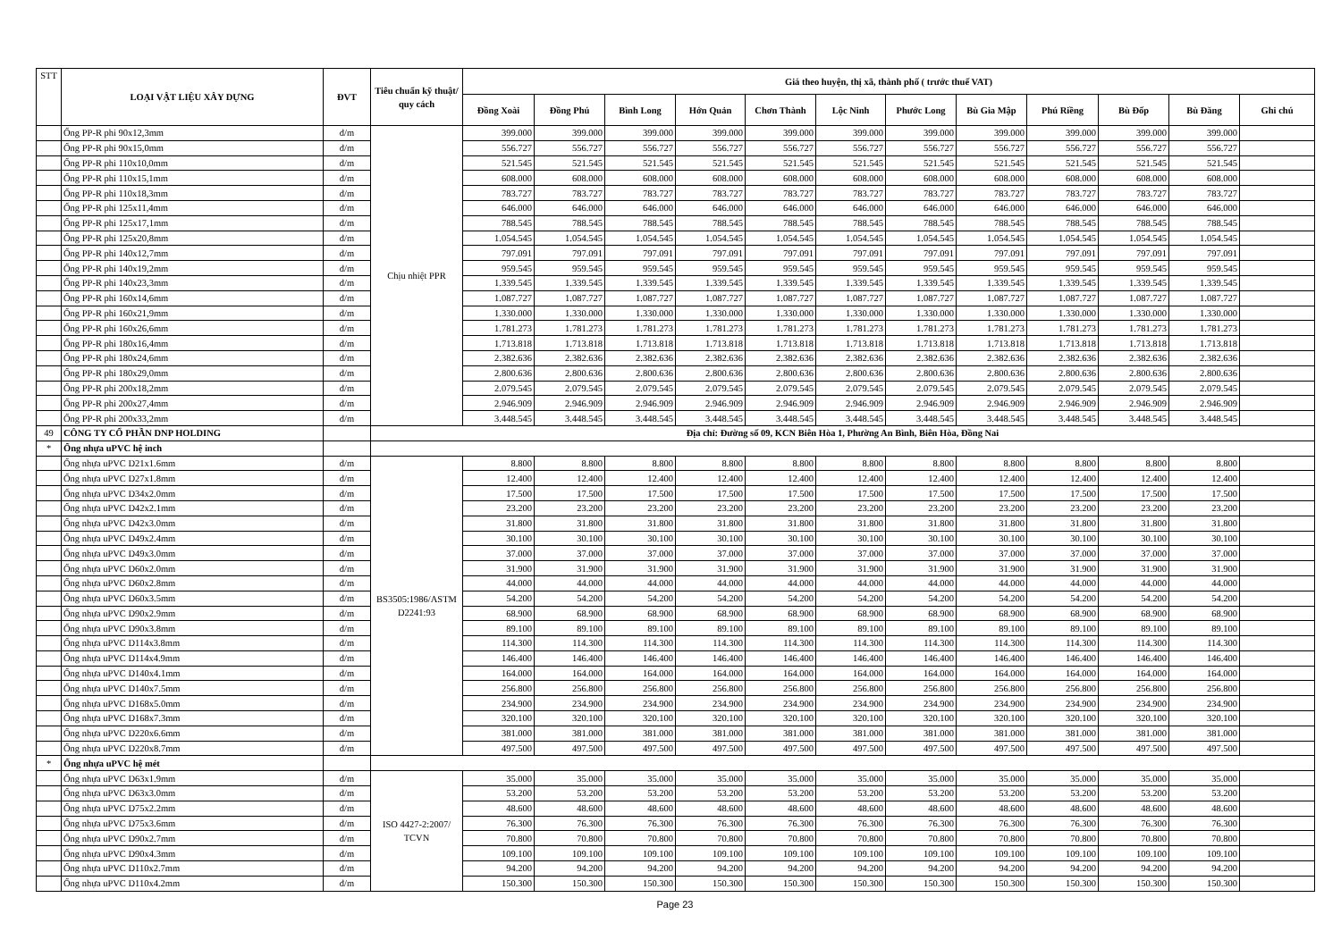| STT | LOẠI VẬT LIỆU XÂY DỰNG | ĐVT | Tiêu chuẩn kỹ thuật/ quy cách | Giá theo huyện, thị xã, thành phố ( trước thuế VAT) | | | | | | | | | | | |
| --- | --- | --- | --- | --- | --- | --- | --- | --- | --- | --- | --- | --- | --- | --- | --- |
| | | | | Đồng Xoài | Đồng Phú | Bình Long | Hớn Quản | Chơn Thành | Lộc Ninh | Phước Long | Bù Gia Mập | Phú Riềng | Bù Đốp | Bù Đăng | Ghi chú |
| | Ống PP-R phi 90x12,3mm | đ/m | Chịu nhiệt PPR | 399.000 | 399.000 | 399.000 | 399.000 | 399.000 | 399.000 | 399.000 | 399.000 | 399.000 | 399.000 | 399.000 | |
| | Ống PP-R phi 90x15,0mm | đ/m | | 556.727 | 556.727 | 556.727 | 556.727 | 556.727 | 556.727 | 556.727 | 556.727 | 556.727 | 556.727 | 556.727 | |
| | Ống PP-R phi 110x10,0mm | đ/m | | 521.545 | 521.545 | 521.545 | 521.545 | 521.545 | 521.545 | 521.545 | 521.545 | 521.545 | 521.545 | 521.545 | |
| | Ống PP-R phi 110x15,1mm | đ/m | | 608.000 | 608.000 | 608.000 | 608.000 | 608.000 | 608.000 | 608.000 | 608.000 | 608.000 | 608.000 | 608.000 | |
| | Ống PP-R phi 110x18,3mm | đ/m | | 783.727 | 783.727 | 783.727 | 783.727 | 783.727 | 783.727 | 783.727 | 783.727 | 783.727 | 783.727 | 783.727 | |
| | Ống PP-R phi 125x11,4mm | đ/m | | 646.000 | 646.000 | 646.000 | 646.000 | 646.000 | 646.000 | 646.000 | 646.000 | 646.000 | 646.000 | 646.000 | |
| | Ống PP-R phi 125x17,1mm | đ/m | | 788.545 | 788.545 | 788.545 | 788.545 | 788.545 | 788.545 | 788.545 | 788.545 | 788.545 | 788.545 | 788.545 | |
| | Ống PP-R phi 125x20,8mm | đ/m | | 1.054.545 | 1.054.545 | 1.054.545 | 1.054.545 | 1.054.545 | 1.054.545 | 1.054.545 | 1.054.545 | 1.054.545 | 1.054.545 | 1.054.545 | |
| | Ống PP-R phi 140x12,7mm | đ/m | | 797.091 | 797.091 | 797.091 | 797.091 | 797.091 | 797.091 | 797.091 | 797.091 | 797.091 | 797.091 | 797.091 | |
| | Ống PP-R phi 140x19,2mm | đ/m | | 959.545 | 959.545 | 959.545 | 959.545 | 959.545 | 959.545 | 959.545 | 959.545 | 959.545 | 959.545 | 959.545 | |
| | Ống PP-R phi 140x23,3mm | đ/m | | 1.339.545 | 1.339.545 | 1.339.545 | 1.339.545 | 1.339.545 | 1.339.545 | 1.339.545 | 1.339.545 | 1.339.545 | 1.339.545 | 1.339.545 | |
| | Ống PP-R phi 160x14,6mm | đ/m | | 1.087.727 | 1.087.727 | 1.087.727 | 1.087.727 | 1.087.727 | 1.087.727 | 1.087.727 | 1.087.727 | 1.087.727 | 1.087.727 | 1.087.727 | |
| | Ống PP-R phi 160x21,9mm | đ/m | | 1.330.000 | 1.330.000 | 1.330.000 | 1.330.000 | 1.330.000 | 1.330.000 | 1.330.000 | 1.330.000 | 1.330.000 | 1.330.000 | 1.330.000 | |
| | Ống PP-R phi 160x26,6mm | đ/m | | 1.781.273 | 1.781.273 | 1.781.273 | 1.781.273 | 1.781.273 | 1.781.273 | 1.781.273 | 1.781.273 | 1.781.273 | 1.781.273 | 1.781.273 | |
| | Ống PP-R phi 180x16,4mm | đ/m | | 1.713.818 | 1.713.818 | 1.713.818 | 1.713.818 | 1.713.818 | 1.713.818 | 1.713.818 | 1.713.818 | 1.713.818 | 1.713.818 | 1.713.818 | |
| | Ống PP-R phi 180x24,6mm | đ/m | | 2.382.636 | 2.382.636 | 2.382.636 | 2.382.636 | 2.382.636 | 2.382.636 | 2.382.636 | 2.382.636 | 2.382.636 | 2.382.636 | 2.382.636 | |
| | Ống PP-R phi 180x29,0mm | đ/m | | 2.800.636 | 2.800.636 | 2.800.636 | 2.800.636 | 2.800.636 | 2.800.636 | 2.800.636 | 2.800.636 | 2.800.636 | 2.800.636 | 2.800.636 | |
| | Ống PP-R phi 200x18,2mm | đ/m | | 2.079.545 | 2.079.545 | 2.079.545 | 2.079.545 | 2.079.545 | 2.079.545 | 2.079.545 | 2.079.545 | 2.079.545 | 2.079.545 | 2.079.545 | |
| | Ống PP-R phi 200x27,4mm | đ/m | | 2.946.909 | 2.946.909 | 2.946.909 | 2.946.909 | 2.946.909 | 2.946.909 | 2.946.909 | 2.946.909 | 2.946.909 | 2.946.909 | 2.946.909 | |
| | Ống PP-R phi 200x33,2mm | đ/m | | 3.448.545 | 3.448.545 | 3.448.545 | 3.448.545 | 3.448.545 | 3.448.545 | 3.448.545 | 3.448.545 | 3.448.545 | 3.448.545 | 3.448.545 | |
| 49 | CÔNG TY CỔ PHẦN DNP HOLDING | | Địa chỉ: Đường số 09, KCN Biên Hòa 1, Phường An Bình, Biên Hòa, Đồng Nai | | | | | | | | | | | | |
| * | Ống nhựa uPVC hệ inch | | | | | | | | | | | | | | |
| | Ống nhựa uPVC D21x1.6mm | đ/m | BS3505:1986/ASTM D2241:93 | 8.800 | 8.800 | 8.800 | 8.800 | 8.800 | 8.800 | 8.800 | 8.800 | 8.800 | 8.800 | 8.800 | |
| | Ống nhựa uPVC D27x1.8mm | đ/m | | 12.400 | 12.400 | 12.400 | 12.400 | 12.400 | 12.400 | 12.400 | 12.400 | 12.400 | 12.400 | 12.400 | |
| | Ống nhựa uPVC D34x2.0mm | đ/m | | 17.500 | 17.500 | 17.500 | 17.500 | 17.500 | 17.500 | 17.500 | 17.500 | 17.500 | 17.500 | 17.500 | |
| | Ống nhựa uPVC D42x2.1mm | đ/m | | 23.200 | 23.200 | 23.200 | 23.200 | 23.200 | 23.200 | 23.200 | 23.200 | 23.200 | 23.200 | 23.200 | |
| | Ống nhựa uPVC D42x3.0mm | đ/m | | 31.800 | 31.800 | 31.800 | 31.800 | 31.800 | 31.800 | 31.800 | 31.800 | 31.800 | 31.800 | 31.800 | |
| | Ống nhựa uPVC D49x2.4mm | đ/m | | 30.100 | 30.100 | 30.100 | 30.100 | 30.100 | 30.100 | 30.100 | 30.100 | 30.100 | 30.100 | 30.100 | |
| | Ống nhựa uPVC D49x3.0mm | đ/m | | 37.000 | 37.000 | 37.000 | 37.000 | 37.000 | 37.000 | 37.000 | 37.000 | 37.000 | 37.000 | 37.000 | |
| | Ống nhựa uPVC D60x2.0mm | đ/m | | 31.900 | 31.900 | 31.900 | 31.900 | 31.900 | 31.900 | 31.900 | 31.900 | 31.900 | 31.900 | 31.900 | |
| | Ống nhựa uPVC D60x2.8mm | đ/m | | 44.000 | 44.000 | 44.000 | 44.000 | 44.000 | 44.000 | 44.000 | 44.000 | 44.000 | 44.000 | 44.000 | |
| | Ống nhựa uPVC D60x3.5mm | đ/m | | 54.200 | 54.200 | 54.200 | 54.200 | 54.200 | 54.200 | 54.200 | 54.200 | 54.200 | 54.200 | 54.200 | |
| | Ống nhựa uPVC D90x2.9mm | đ/m | | 68.900 | 68.900 | 68.900 | 68.900 | 68.900 | 68.900 | 68.900 | 68.900 | 68.900 | 68.900 | 68.900 | |
| | Ống nhựa uPVC D90x3.8mm | đ/m | | 89.100 | 89.100 | 89.100 | 89.100 | 89.100 | 89.100 | 89.100 | 89.100 | 89.100 | 89.100 | 89.100 | |
| | Ống nhựa uPVC D114x3.8mm | đ/m | | 114.300 | 114.300 | 114.300 | 114.300 | 114.300 | 114.300 | 114.300 | 114.300 | 114.300 | 114.300 | 114.300 | |
| | Ống nhựa uPVC D114x4.9mm | đ/m | | 146.400 | 146.400 | 146.400 | 146.400 | 146.400 | 146.400 | 146.400 | 146.400 | 146.400 | 146.400 | 146.400 | |
| | Ống nhựa uPVC D140x4.1mm | đ/m | | 164.000 | 164.000 | 164.000 | 164.000 | 164.000 | 164.000 | 164.000 | 164.000 | 164.000 | 164.000 | 164.000 | |
| | Ống nhựa uPVC D140x7.5mm | đ/m | | 256.800 | 256.800 | 256.800 | 256.800 | 256.800 | 256.800 | 256.800 | 256.800 | 256.800 | 256.800 | 256.800 | |
| | Ống nhựa uPVC D168x5.0mm | đ/m | | 234.900 | 234.900 | 234.900 | 234.900 | 234.900 | 234.900 | 234.900 | 234.900 | 234.900 | 234.900 | 234.900 | |
| | Ống nhựa uPVC D168x7.3mm | đ/m | | 320.100 | 320.100 | 320.100 | 320.100 | 320.100 | 320.100 | 320.100 | 320.100 | 320.100 | 320.100 | 320.100 | |
| | Ống nhựa uPVC D220x6.6mm | đ/m | | 381.000 | 381.000 | 381.000 | 381.000 | 381.000 | 381.000 | 381.000 | 381.000 | 381.000 | 381.000 | 381.000 | |
| | Ống nhựa uPVC D220x8.7mm | đ/m | | 497.500 | 497.500 | 497.500 | 497.500 | 497.500 | 497.500 | 497.500 | 497.500 | 497.500 | 497.500 | 497.500 | |
| * | Ống nhựa uPVC hệ mét | | | | | | | | | | | | | | |
| | Ống nhựa uPVC D63x1.9mm | đ/m | ISO 4427-2:2007/ TCVN | 35.000 | 35.000 | 35.000 | 35.000 | 35.000 | 35.000 | 35.000 | 35.000 | 35.000 | 35.000 | 35.000 | |
| | Ống nhựa uPVC D63x3.0mm | đ/m | | 53.200 | 53.200 | 53.200 | 53.200 | 53.200 | 53.200 | 53.200 | 53.200 | 53.200 | 53.200 | 53.200 | |
| | Ống nhựa uPVC D75x2.2mm | đ/m | | 48.600 | 48.600 | 48.600 | 48.600 | 48.600 | 48.600 | 48.600 | 48.600 | 48.600 | 48.600 | 48.600 | |
| | Ống nhựa uPVC D75x3.6mm | đ/m | | 76.300 | 76.300 | 76.300 | 76.300 | 76.300 | 76.300 | 76.300 | 76.300 | 76.300 | 76.300 | 76.300 | |
| | Ống nhựa uPVC D90x2.7mm | đ/m | | 70.800 | 70.800 | 70.800 | 70.800 | 70.800 | 70.800 | 70.800 | 70.800 | 70.800 | 70.800 | 70.800 | |
| | Ống nhựa uPVC D90x4.3mm | đ/m | | 109.100 | 109.100 | 109.100 | 109.100 | 109.100 | 109.100 | 109.100 | 109.100 | 109.100 | 109.100 | 109.100 | |
| | Ống nhựa uPVC D110x2.7mm | đ/m | | 94.200 | 94.200 | 94.200 | 94.200 | 94.200 | 94.200 | 94.200 | 94.200 | 94.200 | 94.200 | 94.200 | |
| | Ống nhựa uPVC D110x4.2mm | đ/m | | 150.300 | 150.300 | 150.300 | 150.300 | 150.300 | 150.300 | 150.300 | 150.300 | 150.300 | 150.300 | 150.300 | |
Page 23